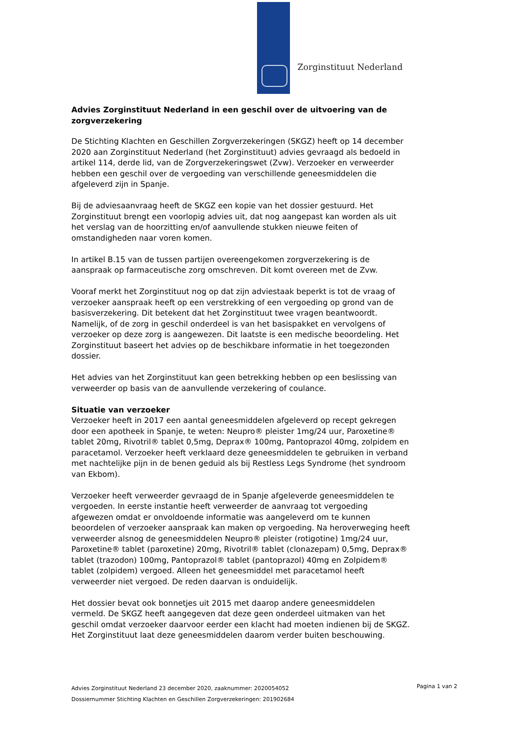Zorginstituut Nederland
Advies Zorginstituut Nederland in een geschil over de uitvoering van de zorgverzekering
De Stichting Klachten en Geschillen Zorgverzekeringen (SKGZ) heeft op 14 december 2020 aan Zorginstituut Nederland (het Zorginstituut) advies gevraagd als bedoeld in artikel 114, derde lid, van de Zorgverzekeringswet (Zvw). Verzoeker en verweerder hebben een geschil over de vergoeding van verschillende geneesmiddelen die afgeleverd zijn in Spanje.
Bij de adviesaanvraag heeft de SKGZ een kopie van het dossier gestuurd. Het Zorginstituut brengt een voorlopig advies uit, dat nog aangepast kan worden als uit het verslag van de hoorzitting en/of aanvullende stukken nieuwe feiten of omstandigheden naar voren komen.
In artikel B.15 van de tussen partijen overeengekomen zorgverzekering is de aanspraak op farmaceutische zorg omschreven. Dit komt overeen met de Zvw.
Vooraf merkt het Zorginstituut nog op dat zijn adviestaak beperkt is tot de vraag of verzoeker aanspraak heeft op een verstrekking of een vergoeding op grond van de basisverzekering. Dit betekent dat het Zorginstituut twee vragen beantwoordt. Namelijk, of de zorg in geschil onderdeel is van het basispakket en vervolgens of verzoeker op deze zorg is aangewezen. Dit laatste is een medische beoordeling. Het Zorginstituut baseert het advies op de beschikbare informatie in het toegezonden dossier.
Het advies van het Zorginstituut kan geen betrekking hebben op een beslissing van verweerder op basis van de aanvullende verzekering of coulance.
Situatie van verzoeker
Verzoeker heeft in 2017 een aantal geneesmiddelen afgeleverd op recept gekregen door een apotheek in Spanje, te weten: Neupro® pleister 1mg/24 uur, Paroxetine® tablet 20mg, Rivotril® tablet 0,5mg, Deprax® 100mg, Pantoprazol 40mg, zolpidem en paracetamol. Verzoeker heeft verklaard deze geneesmiddelen te gebruiken in verband met nachtelijke pijn in de benen geduid als bij Restless Legs Syndrome (het syndroom van Ekbom).
Verzoeker heeft verweerder gevraagd de in Spanje afgeleverde geneesmiddelen te vergoeden. In eerste instantie heeft verweerder de aanvraag tot vergoeding afgewezen omdat er onvoldoende informatie was aangeleverd om te kunnen beoordelen of verzoeker aanspraak kan maken op vergoeding. Na heroverweging heeft verweerder alsnog de geneesmiddelen Neupro® pleister (rotigotine) 1mg/24 uur, Paroxetine® tablet (paroxetine) 20mg, Rivotril® tablet (clonazepam) 0,5mg, Deprax® tablet (trazodon) 100mg, Pantoprazol® tablet (pantoprazol) 40mg en Zolpidem® tablet (zolpidem) vergoed. Alleen het geneesmiddel met paracetamol heeft verweerder niet vergoed. De reden daarvan is onduidelijk.
Het dossier bevat ook bonnetjes uit 2015 met daarop andere geneesmiddelen vermeld. De SKGZ heeft aangegeven dat deze geen onderdeel uitmaken van het geschil omdat verzoeker daarvoor eerder een klacht had moeten indienen bij de SKGZ. Het Zorginstituut laat deze geneesmiddelen daarom verder buiten beschouwing.
Advies Zorginstituut Nederland 23 december 2020, zaaknummer: 2020054052
Dossiernummer Stichting Klachten en Geschillen Zorgverzekeringen: 201902684
Pagina 1 van 2